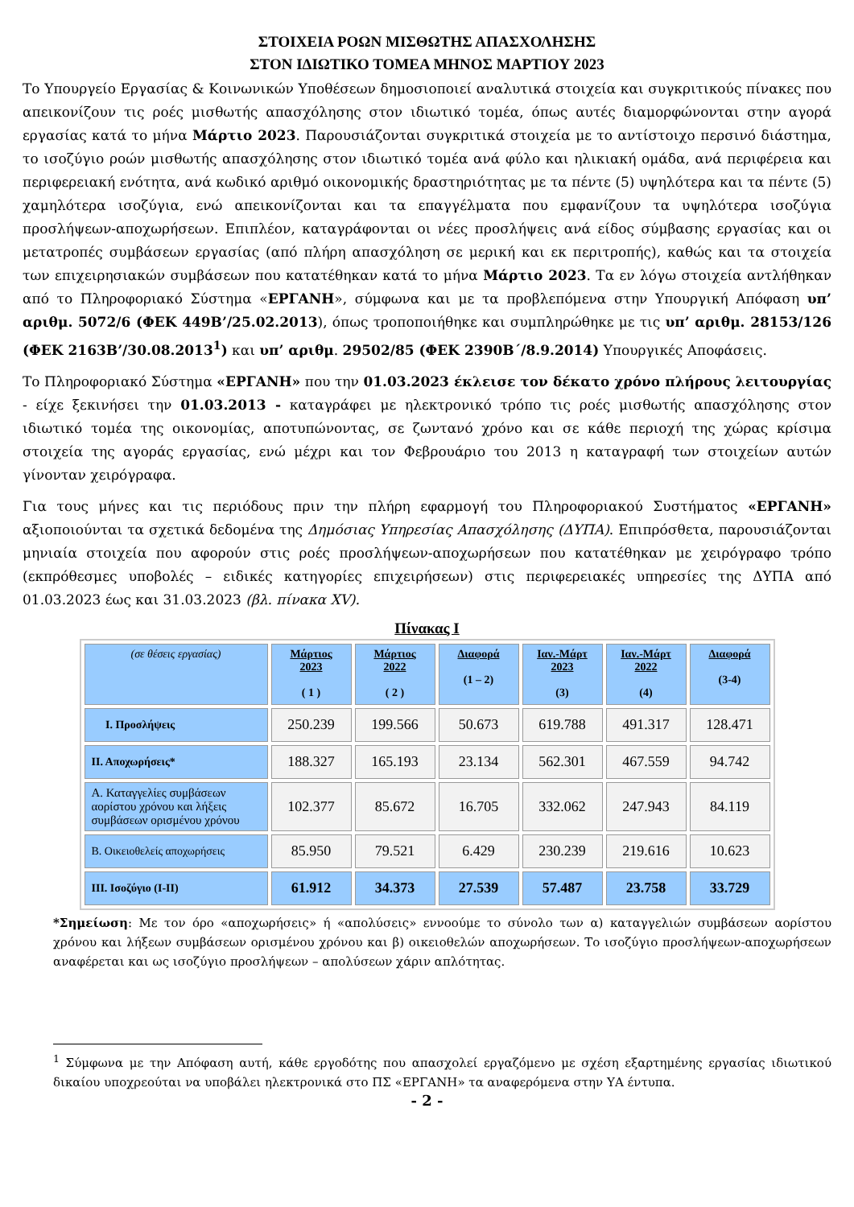ΣΤΟΙΧΕΙΑ ΡΟΩΝ ΜΙΣΘΩΤΗΣ ΑΠΑΣΧΟΛΗΣΗΣ
ΣΤΟΝ ΙΔΙΩΤΙΚΟ ΤΟΜΕΑ ΜΗΝΟΣ ΜΑΡΤΙΟΥ 2023
Το Υπουργείο Εργασίας & Κοινωνικών Υποθέσεων δημοσιοποιεί αναλυτικά στοιχεία και συγκριτικούς πίνακες που απεικονίζουν τις ροές μισθωτής απασχόλησης στον ιδιωτικό τομέα, όπως αυτές διαμορφώνονται στην αγορά εργασίας κατά το μήνα Μάρτιο 2023. Παρουσιάζονται συγκριτικά στοιχεία με το αντίστοιχο περσινό διάστημα, το ισοζύγιο ροών μισθωτής απασχόλησης στον ιδιωτικό τομέα ανά φύλο και ηλικιακή ομάδα, ανά περιφέρεια και περιφερειακή ενότητα, ανά κωδικό αριθμό οικονομικής δραστηριότητας με τα πέντε (5) υψηλότερα και τα πέντε (5) χαμηλότερα ισοζύγια, ενώ απεικονίζονται και τα επαγγέλματα που εμφανίζουν τα υψηλότερα ισοζύγια προσλήψεων-αποχωρήσεων. Επιπλέον, καταγράφονται οι νέες προσλήψεις ανά είδος σύμβασης εργασίας και οι μετατροπές συμβάσεων εργασίας (από πλήρη απασχόληση σε μερική και εκ περιτροπής), καθώς και τα στοιχεία των επιχειρησιακών συμβάσεων που κατατέθηκαν κατά το μήνα Μάρτιο 2023. Τα εν λόγω στοιχεία αντλήθηκαν από το Πληροφοριακό Σύστημα «ΕΡΓΑΝΗ», σύμφωνα και με τα προβλεπόμενα στην Υπουργική Απόφαση υπ’ αριθμ. 5072/6 (ΦΕΚ 449Β’/25.02.2013), όπως τροποποιήθηκε και συμπληρώθηκε με τις υπ’ αριθμ. 28153/126 (ΦΕΚ 2163Β’/30.08.2013<sup>1</sup>) και υπ’ αριθμ. 29502/85 (ΦΕΚ 2390Β΄/8.9.2014) Υπουργικές Αποφάσεις.
Το Πληροφοριακό Σύστημα «ΕΡΓΑΝΗ» που την 01.03.2023 έκλεισε τον δέκατο χρόνο πλήρους λειτουργίας - είχε ξεκινήσει την 01.03.2013 - καταγράφει με ηλεκτρονικό τρόπο τις ροές μισθωτής απασχόλησης στον ιδιωτικό τομέα της οικονομίας, αποτυπώνοντας, σε ζωντανό χρόνο και σε κάθε περιοχή της χώρας κρίσιμα στοιχεία της αγοράς εργασίας, ενώ μέχρι και τον Φεβρουάριο του 2013 η καταγραφή των στοιχείων αυτών γίνονταν χειρόγραφα.
Για τους μήνες και τις περιόδους πριν την πλήρη εφαρμογή του Πληροφοριακού Συστήματος «ΕΡΓΑΝΗ» αξιοποιούνται τα σχετικά δεδομένα της Δημόσιας Υπηρεσίας Απασχόλησης (ΔΥΠΑ). Επιπρόσθετα, παρουσιάζονται μηνιαία στοιχεία που αφορούν στις ροές προσλήψεων-αποχωρήσεων που κατατέθηκαν με χειρόγραφο τρόπο (εκπρόθεσμες υποβολές – ειδικές κατηγορίες επιχειρήσεων) στις περιφερειακές υπηρεσίες της ΔΥΠΑ από 01.03.2023 έως και 31.03.2023 (βλ. πίνακα XV).
Πίνακας Ι
| (σε θέσεις εργασίας) | Μάρτιος 2023 ( 1 ) | Μάρτιος 2022 ( 2 ) | Διαφορά (1 – 2) | Ιαν.-Μάρτ 2023 (3) | Ιαν.-Μάρτ 2022 (4) | Διαφορά (3-4) |
| --- | --- | --- | --- | --- | --- | --- |
| Ι. Προσλήψεις | 250.239 | 199.566 | 50.673 | 619.788 | 491.317 | 128.471 |
| ΙΙ. Αποχωρήσεις* | 188.327 | 165.193 | 23.134 | 562.301 | 467.559 | 94.742 |
| Α. Καταγγελίες συμβάσεων αορίστου χρόνου και λήξεις συμβάσεων ορισμένου χρόνου | 102.377 | 85.672 | 16.705 | 332.062 | 247.943 | 84.119 |
| Β. Οικειοθελείς αποχωρήσεις | 85.950 | 79.521 | 6.429 | 230.239 | 219.616 | 10.623 |
| ΙΙΙ. Ισοζύγιο (Ι-ΙΙ) | 61.912 | 34.373 | 27.539 | 57.487 | 23.758 | 33.729 |
*Σημείωση: Με τον όρο «αποχωρήσεις» ή «απολύσεις» εννοούμε το σύνολο των α) καταγγελιών συμβάσεων αορίστου χρόνου και λήξεων συμβάσεων ορισμένου χρόνου και β) οικειοθελών αποχωρήσεων. Το ισοζύγιο προσλήψεων-αποχωρήσεων αναφέρεται και ως ισοζύγιο προσλήψεων – απολύσεων χάριν απλότητας.
<sup>1</sup> Σύμφωνα με την Απόφαση αυτή, κάθε εργοδότης που απασχολεί εργαζόμενο με σχέση εξαρτημένης εργασίας ιδιωτικού δικαίου υποχρεούται να υποβάλει ηλεκτρονικά στο ΠΣ «ΕΡΓΑΝΗ» τα αναφερόμενα στην ΥΑ έντυπα.
- 2 -